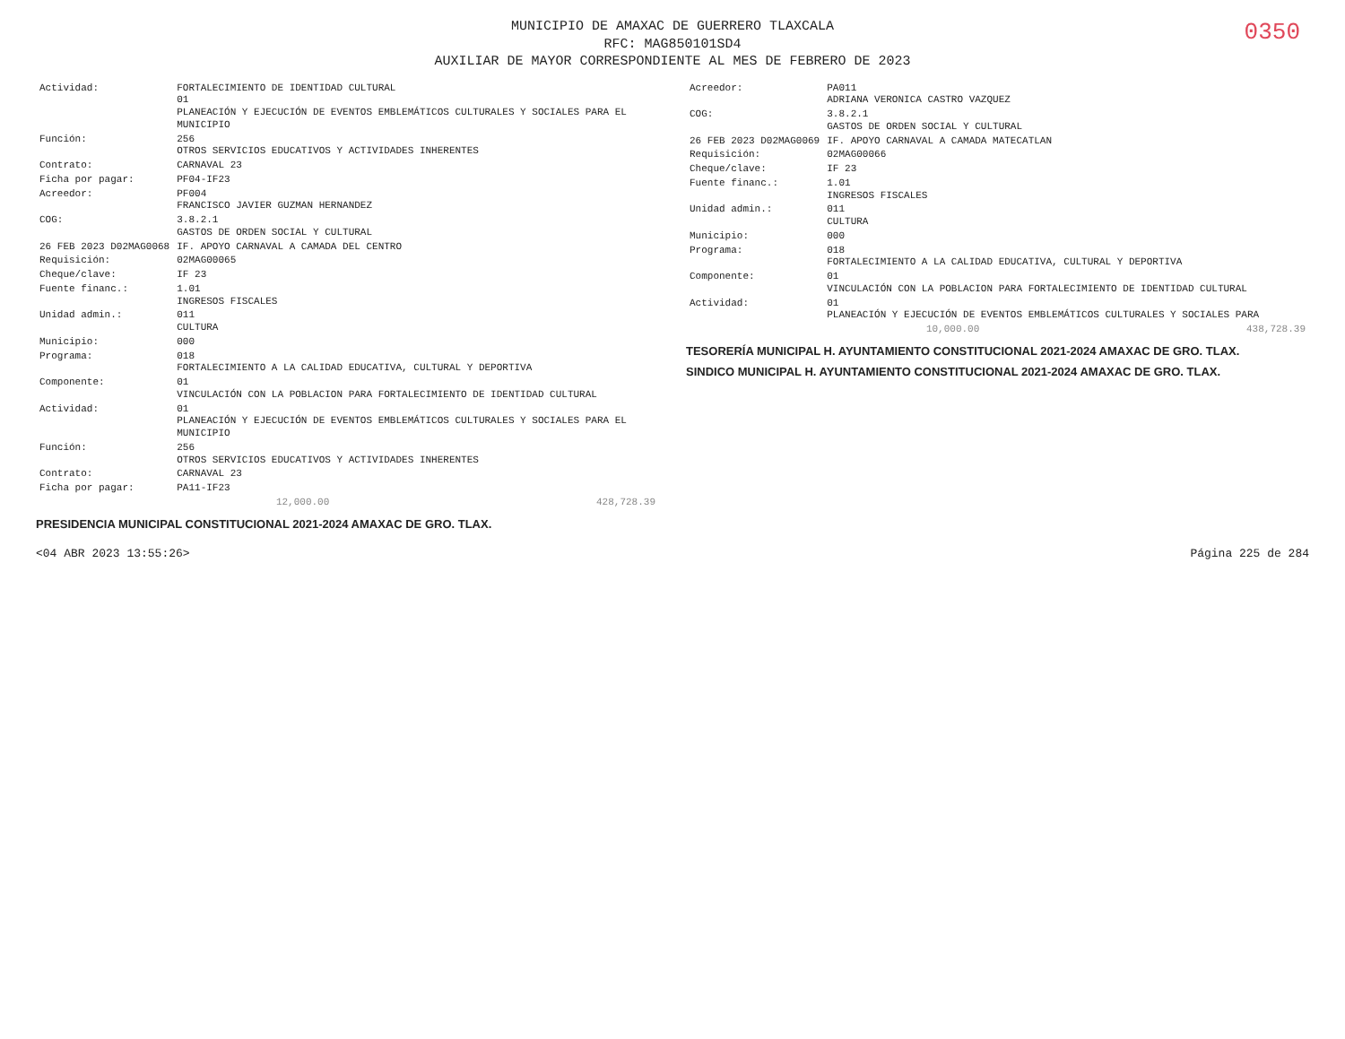MUNICIPIO DE AMAXAC DE GUERRERO TLAXCALA
RFC: MAG850101SD4
AUXILIAR DE MAYOR CORRESPONDIENTE AL MES DE FEBRERO DE 2023
0350
| Actividad: | FORTALECIMIENTO DE IDENTIDAD CULTURAL 01 PLANEACIÓN Y EJECUCIÓN DE EVENTOS EMBLEMÁTICOS CULTURALES Y SOCIALES PARA EL MUNICIPIO |
| Función: | 256 OTROS SERVICIOS EDUCATIVOS Y ACTIVIDADES INHERENTES |
| Contrato: | CARNAVAL 23 |
| Ficha por pagar: | PF04-IF23 |
| Acreedor: | PF004 FRANCISCO JAVIER GUZMAN HERNANDEZ |
| COG: | 3.8.2.1 GASTOS DE ORDEN SOCIAL Y CULTURAL |
| 26 FEB 2023 D02MAG0068 | IF. APOYO CARNAVAL A CAMADA DEL CENTRO |
| Requisición: | 02MAG00065 |
| Cheque/clave: | IF 23 |
| Fuente financ.: | 1.01 INGRESOS FISCALES |
| Unidad admin.: | 011 CULTURA |
| Municipio: | 000 |
| Programa: | 018 FORTALECIMIENTO A LA CALIDAD EDUCATIVA, CULTURAL Y DEPORTIVA |
| Componente: | 01 VINCULACIÓN CON LA POBLACION PARA FORTALECIMIENTO DE IDENTIDAD CULTURAL |
| Actividad: | 01 PLANEACIÓN Y EJECUCIÓN DE EVENTOS EMBLEMÁTICOS CULTURALES Y SOCIALES PARA EL MUNICIPIO |
| Función: | 256 OTROS SERVICIOS EDUCATIVOS Y ACTIVIDADES INHERENTES |
| Contrato: | CARNAVAL 23 |
| Ficha por pagar: | PA11-IF23 |
| 12,000.00 | 428,728.39 |
PRESIDENCIA MUNICIPAL CONSTITUCIONAL 2021-2024 AMAXAC DE GRO. TLAX.
| Acreedor: | PA011 ADRIANA VERONICA CASTRO VAZQUEZ |
| COG: | 3.8.2.1 GASTOS DE ORDEN SOCIAL Y CULTURAL |
| 26 FEB 2023 D02MAG0069 | IF. APOYO CARNAVAL A CAMADA MATECATLAN |
| Requisición: | 02MAG00066 |
| Cheque/clave: | IF 23 |
| Fuente financ.: | 1.01 INGRESOS FISCALES |
| Unidad admin.: | 011 CULTURA |
| Municipio: | 000 |
| Programa: | 018 FORTALECIMIENTO A LA CALIDAD EDUCATIVA, CULTURAL Y DEPORTIVA |
| Componente: | 01 VINCULACIÓN CON LA POBLACION PARA FORTALECIMIENTO DE IDENTIDAD CULTURAL |
| Actividad: | 01 PLANEACIÓN Y EJECUCIÓN DE EVENTOS EMBLEMÁTICOS CULTURALES Y SOCIALES PARA |
| 10,000.00 | 438,728.39 |
TESORERÍA MUNICIPAL H. AYUNTAMIENTO CONSTITUCIONAL 2021-2024 AMAXAC DE GRO. TLAX.
SINDICO MUNICIPAL H. AYUNTAMIENTO CONSTITUCIONAL 2021-2024 AMAXAC DE GRO. TLAX.
<04 ABR 2023 13:55:26> Página 225 de 284